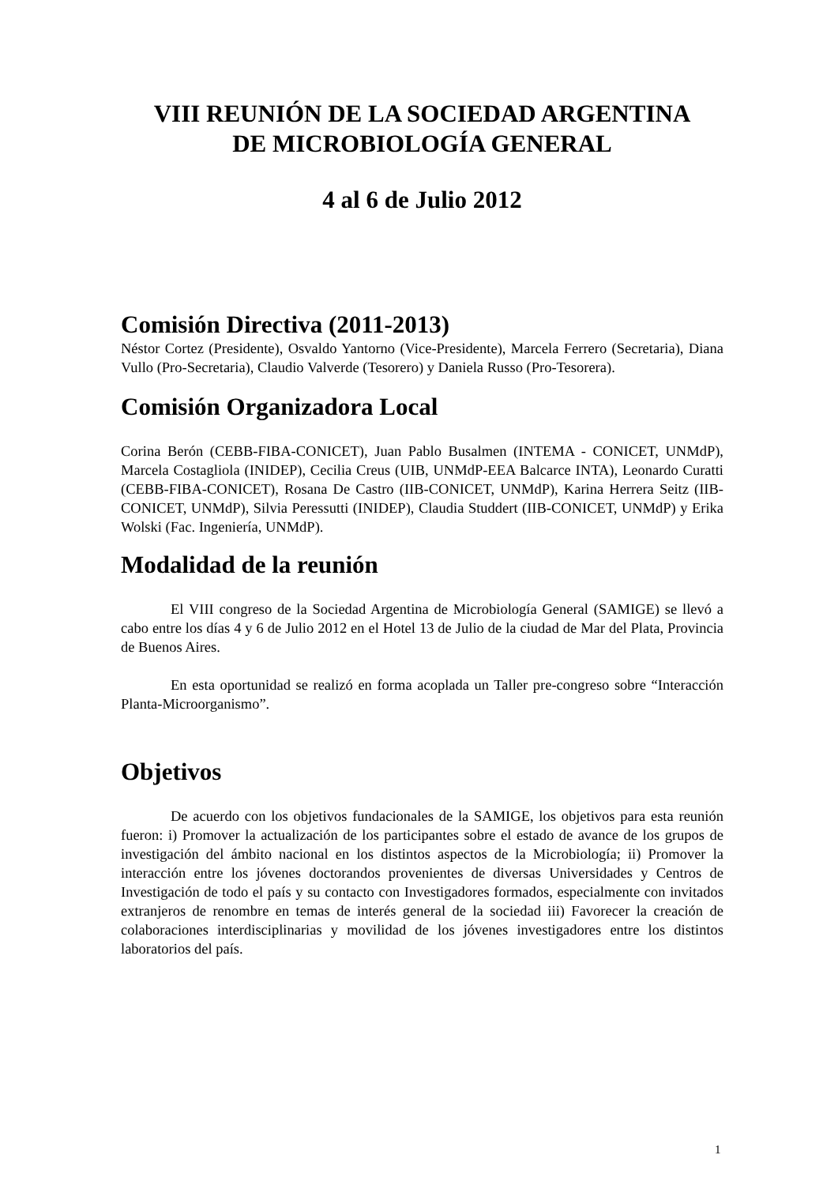VIII REUNIÓN DE LA SOCIEDAD ARGENTINA
DE MICROBIOLOGÍA GENERAL
4 al 6 de Julio 2012
Comisión Directiva (2011-2013)
Néstor Cortez (Presidente), Osvaldo Yantorno (Vice-Presidente), Marcela Ferrero (Secretaria), Diana Vullo (Pro-Secretaria), Claudio Valverde (Tesorero) y Daniela Russo (Pro-Tesorera).
Comisión Organizadora Local
Corina Berón (CEBB-FIBA-CONICET), Juan Pablo Busalmen (INTEMA - CONICET, UNMdP), Marcela Costagliola (INIDEP), Cecilia Creus (UIB, UNMdP-EEA Balcarce INTA), Leonardo Curatti (CEBB-FIBA-CONICET), Rosana De Castro (IIB-CONICET, UNMdP), Karina Herrera Seitz (IIB-CONICET, UNMdP), Silvia Peressutti (INIDEP), Claudia Studdert (IIB-CONICET, UNMdP) y Erika Wolski (Fac. Ingeniería, UNMdP).
Modalidad de la reunión
El VIII congreso de la Sociedad Argentina de Microbiología General (SAMIGE) se llevó a cabo entre los días 4 y 6 de Julio 2012 en el Hotel 13 de Julio de la ciudad de Mar del Plata, Provincia de Buenos Aires.
En esta oportunidad se realizó en forma acoplada un Taller pre-congreso sobre “Interacción Planta-Microorganismo”.
Objetivos
De acuerdo con los objetivos fundacionales de la SAMIGE, los objetivos para esta reunión fueron: i) Promover la actualización de los participantes sobre el estado de avance de los grupos de investigación del ámbito nacional en los distintos aspectos de la Microbiología; ii) Promover la interacción entre los jóvenes doctorandos provenientes de diversas Universidades y Centros de Investigación de todo el país y su contacto con Investigadores formados, especialmente con invitados extranjeros de renombre en temas de interés general de la sociedad iii) Favorecer la creación de colaboraciones interdisciplinarias y movilidad de los jóvenes investigadores entre los distintos laboratorios del país.
1